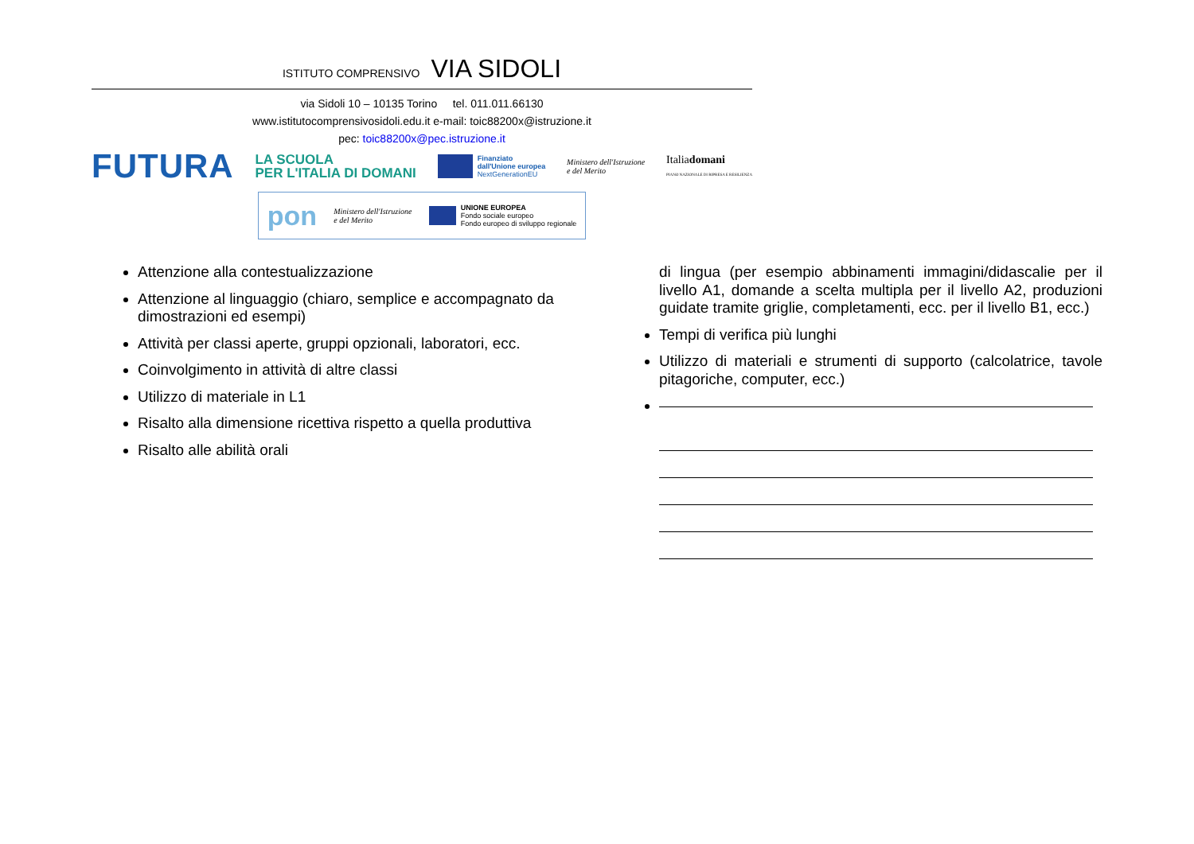ISTITUTO COMPRENSIVO VIA SIDOLI
via Sidoli 10 – 10135 Torino tel. 011.011.66130
www.istitutocomprensivosidoli.edu.it e-mail: toic88200x@istruzione.it
pec: toic88200x@pec.istruzione.it
FUTURA LA SCUOLA
PER L'ITALIA DI DOMANI Finanziato
dall'Unione europea
NextGenerationEU Ministero dell'Istruzione
e del Merito Italiadomani
PIANO NAZIONALE DI RIPRESA E RESILIENZA
pon Ministero dell'Istruzione
e del Merito UNIONE EUROPEA
Fondo sociale europeo
Fondo europeo di sviluppo regionale
Attenzione alla contestualizzazione
Attenzione al linguaggio (chiaro, semplice e accompagnato da dimostrazioni ed esempi)
Attività per classi aperte, gruppi opzionali, laboratori, ecc.
Coinvolgimento in attività di altre classi
Utilizzo di materiale in L1
Risalto alla dimensione ricettiva rispetto a quella produttiva
Risalto alle abilità orali
di lingua (per esempio abbinamenti immagini/didascalie per il livello A1, domande a scelta multipla per il livello A2, produzioni guidate tramite griglie, completamenti, ecc. per il livello B1, ecc.)
Tempi di verifica più lunghi
Utilizzo di materiali e strumenti di supporto (calcolatrice, tavole pitagoriche, computer, ecc.)